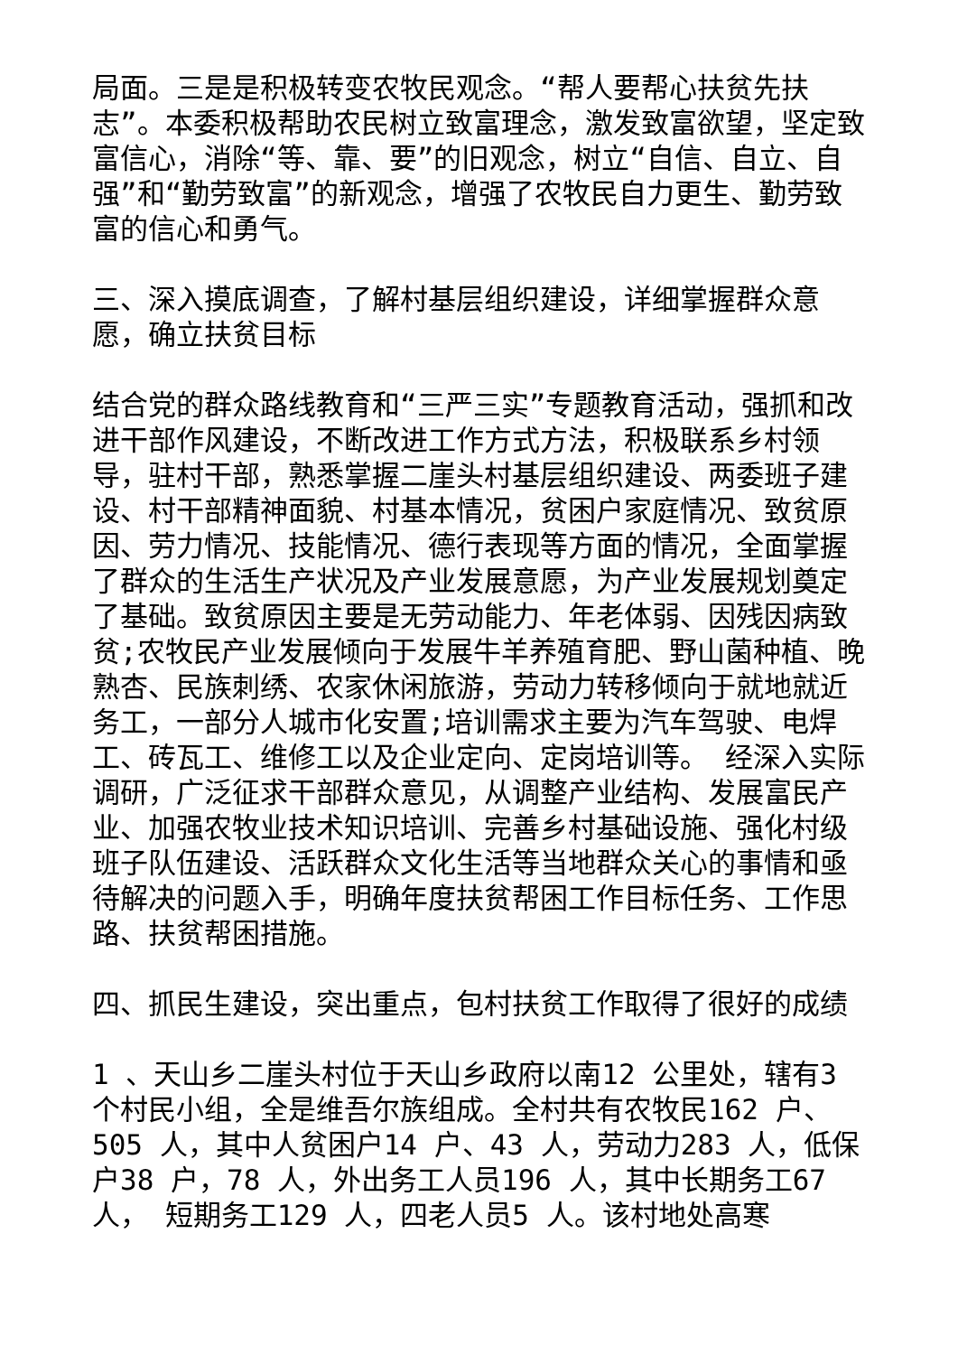局面。三是是积极转变农牧民观念。“帮人要帮心扶贫先扶志”。本委积极帮助农民树立致富理念，激发致富欲望，坚定致富信心，消除“等、靠、要”的旧观念，树立“自信、自立、自强”和“勤劳致富”的新观念，增强了农牧民自力更生、勤劳致富的信心和勇气。
三、深入摸底调查，了解村基层组织建设，详细掌握群众意愿，确立扶贫目标
结合党的群众路线教育和“三严三实”专题教育活动，强抓和改进干部作风建设，不断改进工作方式方法，积极联系乡村领导，驻村干部，熟悉掌握二崖头村基层组织建设、两委班子建设、村干部精神面貌、村基本情况，贫困户家庭情况、致贫原因、劳力情况、技能情况、德行表现等方面的情况，全面掌握了群众的生活生产状况及产业发展意愿，为产业发展规划奠定了基础。致贫原因主要是无劳动能力、年老体弱、因残因病致贫;农牧民产业发展倾向于发展牛羊养殖育肥、野山菌种植、晚熟杏、民族刺绣、农家休闲旅游，劳动力转移倾向于就地就近务工，一部分人城市化安置;培训需求主要为汽车驾驶、电焊工、砖瓦工、维修工以及企业定向、定岗培训等。 经深入实际调研，广泛征求干部群众意见，从调整产业结构、发展富民产业、加强农牧业技术知识培训、完善乡村基础设施、强化村级班子队伍建设、活跃群众文化生活等当地群众关心的事情和亟待解决的问题入手，明确年度扶贫帮困工作目标任务、工作思路、扶贫帮困措施。
四、抓民生建设，突出重点，包村扶贫工作取得了很好的成绩
1 、天山乡二崖头村位于天山乡政府以南12 公里处，辖有3 个村民小组，全是维吾尔族组成。全村共有农牧民162 户、505 人，其中人贫困户14 户、43 人，劳动力283 人，低保户38 户，78 人，外出务工人员196 人，其中长期务工67 人， 短期务工129 人，四老人员5 人。该村地处高寒